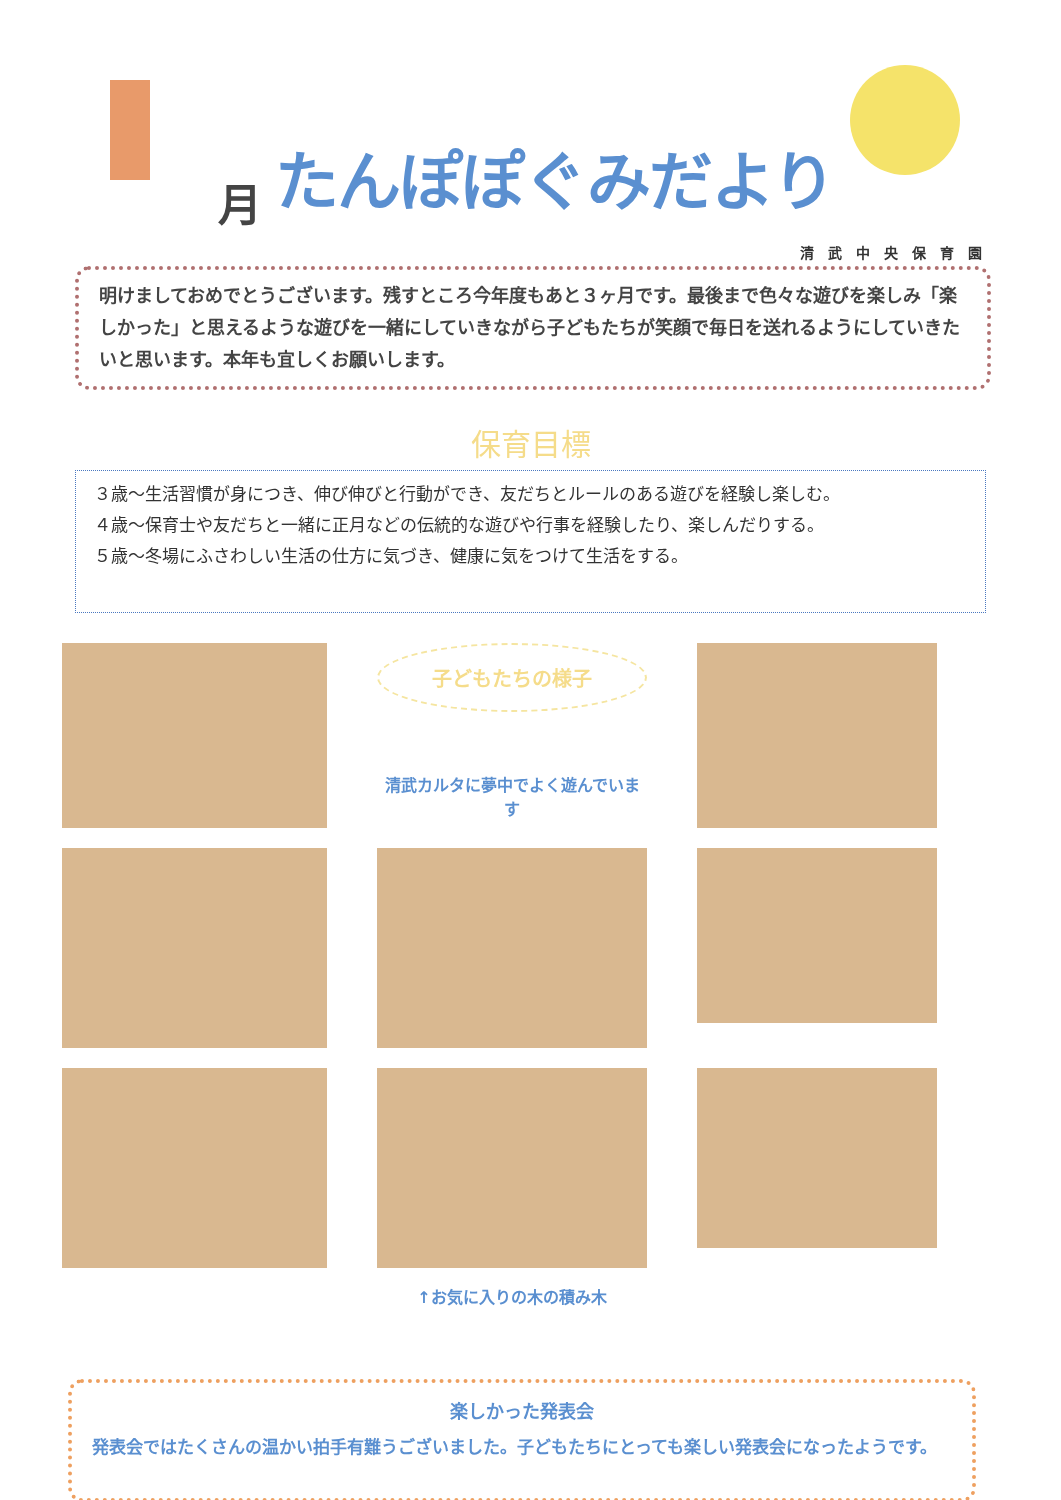月 たんぽぽぐみだより
清武中央保育園
明けましておめでとうございます。残すところ今年度もあと３ヶ月です。最後まで色々な遊びを楽しみ「楽しかった」と思えるような遊びを一緒にしていきながら子どもたちが笑顔で毎日を送れるようにしていきたいと思います。本年も宜しくお願いします。
保育目標
３歳～生活習慣が身につき、伸び伸びと行動ができ、友だちとルールのある遊びを経験し楽しむ。
４歳～保育士や友だちと一緒に正月などの伝統的な遊びや行事を経験したり、楽しんだりする。
５歳～冬場にふさわしい生活の仕方に気づき、健康に気をつけて生活をする。
子どもたちの様子
清武カルタに夢中でよく遊んでいます
↑お気に入りの木の積み木
楽しかった発表会
発表会ではたくさんの温かい拍手有難うございました。子どもたちにとっても楽しい発表会になったようです。